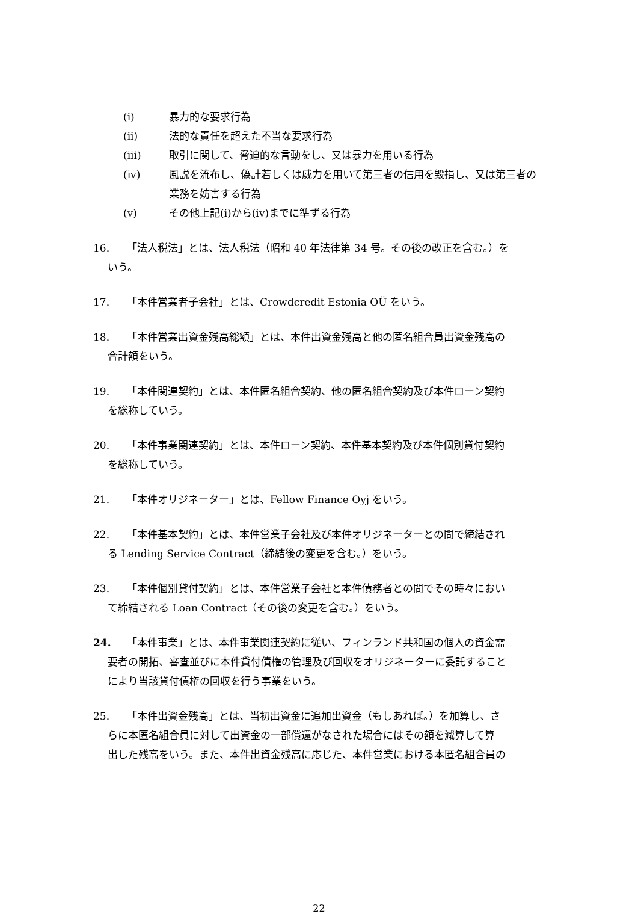(i) 暴力的な要求行為
(ii) 法的な責任を超えた不当な要求行為
(iii) 取引に関して、脅迫的な言動をし、又は暴力を用いる行為
(iv) 風説を流布し、偽計若しくは威力を用いて第三者の信用を毀損し、又は第三者の業務を妨害する行為
(v) その他上記(i)から(iv)までに準ずる行為
16. 「法人税法」とは、法人税法（昭和 40 年法律第 34 号。その後の改正を含む。）を
いう。
17. 「本件営業者子会社」とは、Crowdcredit Estonia OÜ をいう。
18. 「本件営業出資金残高総額」とは、本件出資金残高と他の匿名組合員出資金残高の
合計額をいう。
19. 「本件関連契約」とは、本件匿名組合契約、他の匿名組合契約及び本件ローン契約
を総称していう。
20. 「本件事業関連契約」とは、本件ローン契約、本件基本契約及び本件個別貸付契約
を総称していう。
21. 「本件オリジネーター」とは、Fellow Finance Oyj をいう。
22. 「本件基本契約」とは、本件営業子会社及び本件オリジネーターとの間で締結され
る Lending Service Contract（締結後の変更を含む。）をいう。
23. 「本件個別貸付契約」とは、本件営業子会社と本件債務者との間でその時々におい
て締結される Loan Contract（その後の変更を含む。）をいう。
24. 「本件事業」とは、本件事業関連契約に従い、フィンランド共和国の個人の資金需
要者の開拓、審査並びに本件貸付債権の管理及び回収をオリジネーターに委託すること
により当該貸付債権の回収を行う事業をいう。
25. 「本件出資金残高」とは、当初出資金に追加出資金（もしあれば。）を加算し、さ
らに本匿名組合員に対して出資金の一部償還がなされた場合にはその額を減算して算
出した残高をいう。また、本件出資金残高に応じた、本件営業における本匿名組合員の
22